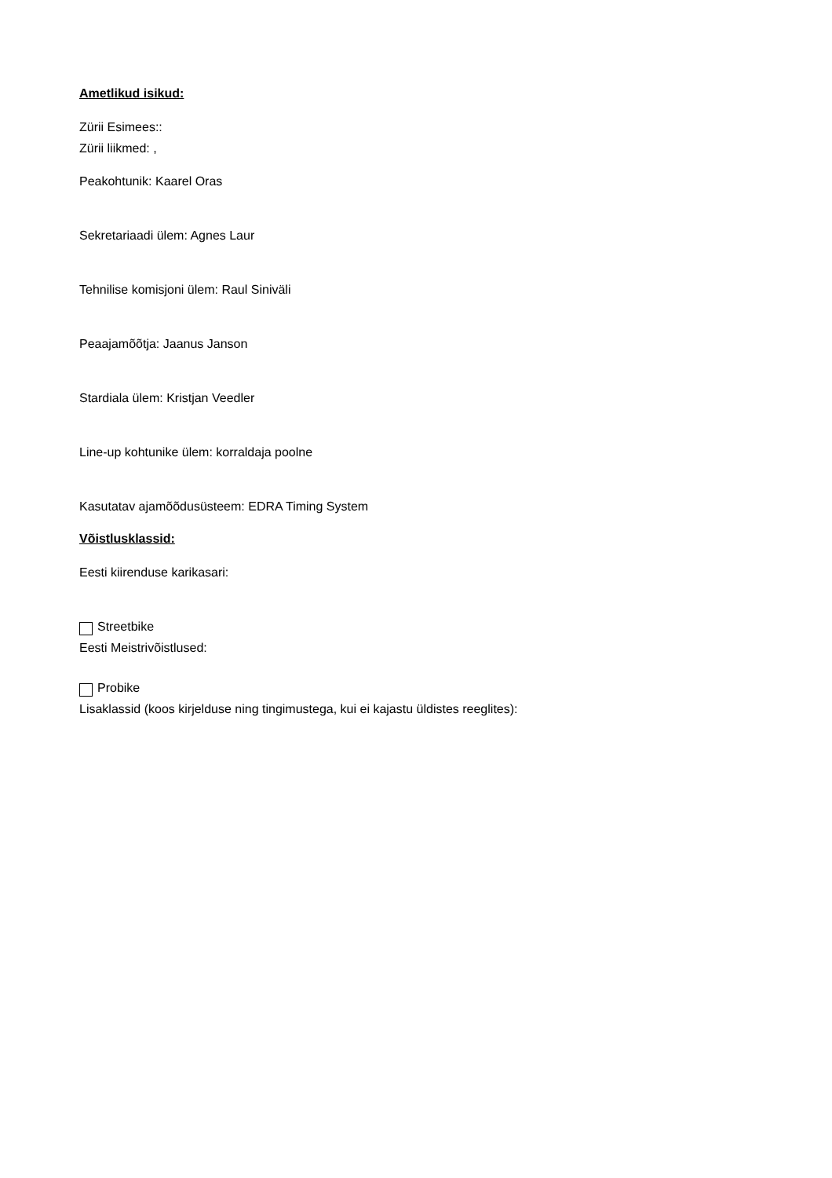Ametlikud isikud:
Zürii Esimees::
Zürii liikmed: ,
Peakohtunik: Kaarel Oras
Sekretariaadi ülem: Agnes Laur
Tehnilise komisjoni ülem: Raul Siniväli
Peaajamõõtja: Jaanus Janson
Stardiala ülem: Kristjan Veedler
Line-up kohtunike ülem: korraldaja poolne
Kasutatav ajamõõdusüsteem: EDRA Timing System
Võistlusklassid:
Eesti kiirenduse karikasari:
Streetbike
Eesti Meistrivõistlused:
Probike
Lisaklassid (koos kirjelduse ning tingimustega, kui ei kajastu üldistes reeglites):